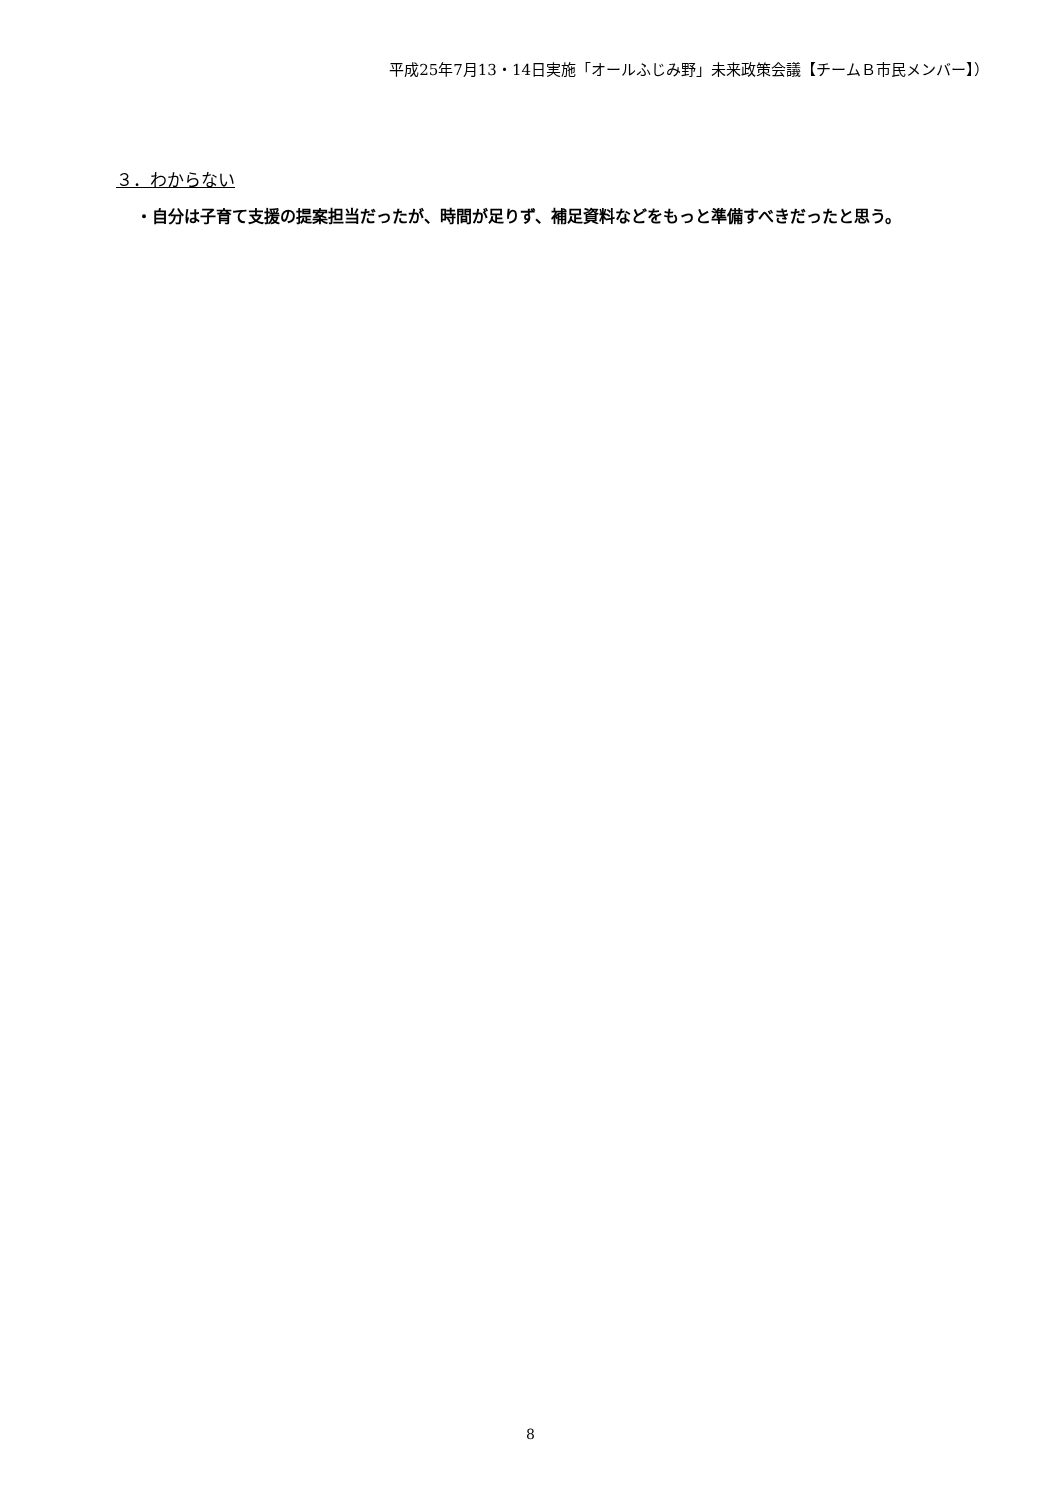平成25年7月13・14日実施「オールふじみ野」未来政策会議【チームＢ市民メンバー】）
３．わからない
・自分は子育て支援の提案担当だったが、時間が足りず、補足資料などをもっと準備すべきだったと思う。
8